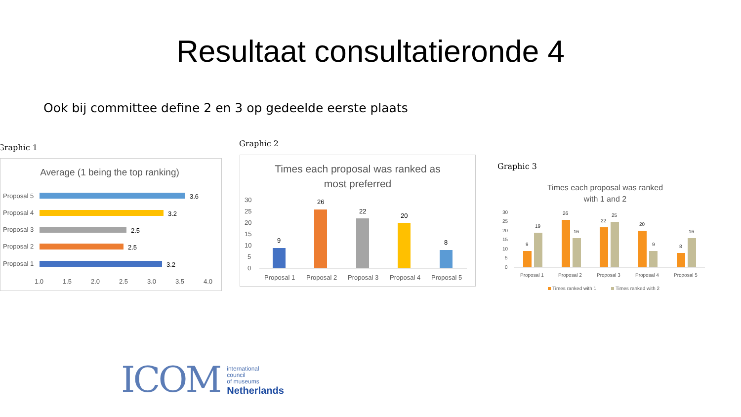Resultaat consultatieronde 4
Ook bij committee define 2 en 3 op gedeelde eerste plaats
Graphic 1
Average (1 being the top ranking)
Proposal 5
Proposal 4
Proposal 3
Proposal 2
Proposal 1
1.0
1.5
2.0
2.5
3.0
3.5
4.0
3.6
3.2
2.5
2.5
3.2
Graphic 2
Times each proposal was ranked as
most preferred
30
25
20
15
10
5
0
Proposal 1
Proposal 2
Proposal 3
Proposal 4
Proposal 5
9
26
22
20
8
Graphic 3
Times each proposal was ranked
with 1 and 2
30
25
20
15
10
5
0
Proposal 1
Proposal 2
Proposal 3
Proposal 4
Proposal 5
9
19
26
16
22
25
20
9
8
16
Times ranked with 1
Times ranked with 2
ICOM
international
council
of museums
Netherlands